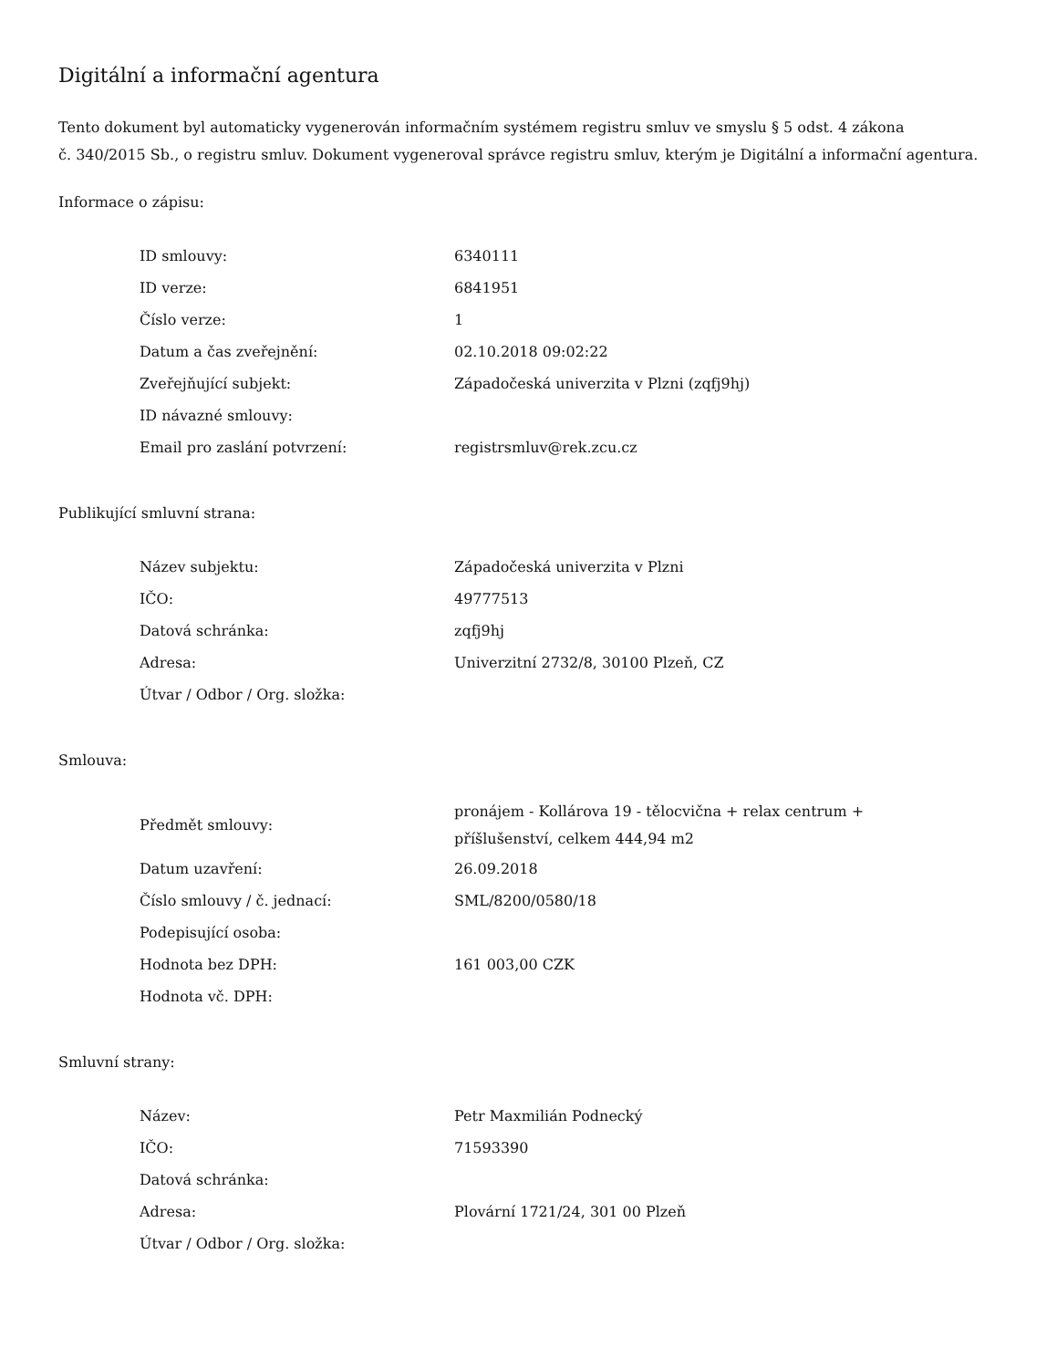Digitální a informační agentura
Tento dokument byl automaticky vygenerován informačním systémem registru smluv ve smyslu § 5 odst. 4 zákona
č. 340/2015 Sb., o registru smluv. Dokument vygeneroval správce registru smluv, kterým je Digitální a informační agentura.
Informace o zápisu:
| ID smlouvy: | 6340111 |
| ID verze: | 6841951 |
| Číslo verze: | 1 |
| Datum a čas zveřejnění: | 02.10.2018 09:02:22 |
| Zveřejňující subjekt: | Západočeská univerzita v Plzni (zqfj9hj) |
| ID návazné smlouvy: | |
| Email pro zaslání potvrzení: | registrsmluv@rek.zcu.cz |
Publikující smluvní strana:
| Název subjektu: | Západočeská univerzita v Plzni |
| IČO: | 49777513 |
| Datová schránka: | zqfj9hj |
| Adresa: | Univerzitní 2732/8, 30100 Plzeň, CZ |
| Útvar / Odbor / Org. složka: | |
Smlouva:
| Předmět smlouvy: | pronájem - Kollárova 19 - tělocvična + relax centrum + příšlušenství, celkem 444,94 m2 |
| Datum uzavření: | 26.09.2018 |
| Číslo smlouvy / č. jednací: | SML/8200/0580/18 |
| Podepisující osoba: | |
| Hodnota bez DPH: | 161 003,00 CZK |
| Hodnota vč. DPH: | |
Smluvní strany:
| Název: | Petr Maxmilián Podnecký |
| IČO: | 71593390 |
| Datová schránka: | |
| Adresa: | Plovární 1721/24, 301 00 Plzeň |
| Útvar / Odbor / Org. složka: | |